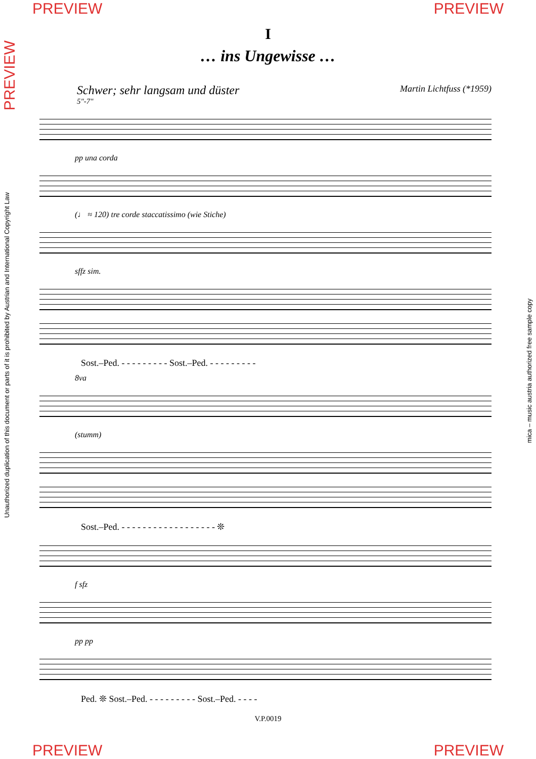PREVIEW PREVIEW
I
… ins Ungewisse …
Schwer; sehr langsam und düster Martin Lichtfuss (*1959)
5"-7"
pp una corda
(♩ ≈ 120) tre corde staccatissimo (wie Stiche)
sffz sim.
Sost.–Ped. - - - - - - - - - Sost.–Ped. - - - - - - - - -
8va
(stumm)
Sost.–Ped. - - - - - - - - - - - - - - - - - - ❊
f sfz
pp pp
Ped. ❊ Sost.–Ped. - - - - - - - - - Sost.–Ped. - - - -
V.P.0019
PREVIEW
Unauthorized duplication of this document or parts of it is prohibited by Austrian and International Copyright Law
mica – music austria authorized free sample copy
PREVIEW PREVIEW